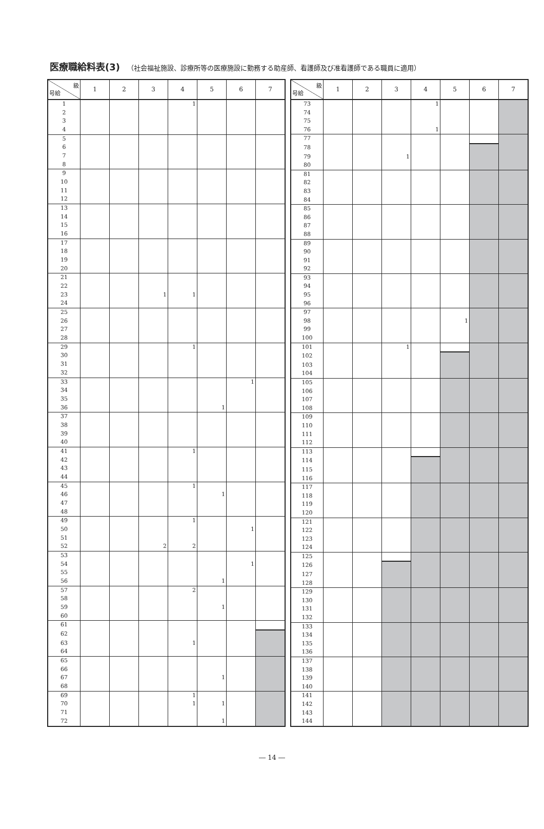医療職給料表(3) （社会福祉施設、診療所等の医療施設に勤務する助産師、看護師及び准看護師である職員に適用）
| 級 号給 | 1 | 2 | 3 | 4 | 5 | 6 | 7 |
| --- | --- | --- | --- | --- | --- | --- | --- |
| 1 | | | | 1 | | | |
| 2 | | | | | | | |
| 3 | | | | | | | |
| 4 | | | | | | | |
| 5 | | | | | | | |
| 6 | | | | | | | |
| 7 | | | | | | | |
| 8 | | | | | | | |
| 9 | | | | | | | |
| 10 | | | | | | | |
| 11 | | | | | | | |
| 12 | | | | | | | |
| 13 | | | | | | | |
| 14 | | | | | | | |
| 15 | | | | | | | |
| 16 | | | | | | | |
| 17 | | | | | | | |
| 18 | | | | | | | |
| 19 | | | | | | | |
| 20 | | | | | | | |
| 21 | | | | | | | |
| 22 | | | | | | | |
| 23 | | | 1 | 1 | | | |
| 24 | | | | | | | |
| 25 | | | | | | | |
| 26 | | | | | | | |
| 27 | | | | | | | |
| 28 | | | | | | | |
| 29 | | | | 1 | | | |
| 30 | | | | | | | |
| 31 | | | | | | | |
| 32 | | | | | | | |
| 33 | | | | | | 1 | |
| 34 | | | | | | | |
| 35 | | | | | | | |
| 36 | | | | | 1 | | |
| 37 | | | | | | | |
| 38 | | | | | | | |
| 39 | | | | | | | |
| 40 | | | | | | | |
| 41 | | | | 1 | | | |
| 42 | | | | | | | |
| 43 | | | | | | | |
| 44 | | | | | | | |
| 45 | | | | 1 | | | |
| 46 | | | | | 1 | | |
| 47 | | | | | | | |
| 48 | | | | | | | |
| 49 | | | | 1 | | | |
| 50 | | | | | | 1 | |
| 51 | | | | | | | |
| 52 | | | 2 | 2 | | | |
| 53 | | | | | | | |
| 54 | | | | | | 1 | |
| 55 | | | | | | | |
| 56 | | | | | 1 | | |
| 57 | | | | 2 | | | |
| 58 | | | | | | | |
| 59 | | | | | 1 | | |
| 60 | | | | | | | |
| 61 | | | | | | | |
| 62 | | | | | | | |
| 63 | | | | 1 | | | |
| 64 | | | | | | | |
| 65 | | | | | | | |
| 66 | | | | | | | |
| 67 | | | | | 1 | | |
| 68 | | | | | | | |
| 69 | | | | 1 | | | |
| 70 | | | | 1 | 1 | | |
| 71 | | | | | | | |
| 72 | | | | | 1 | | |
| 級 号給 | 1 | 2 | 3 | 4 | 5 | 6 | 7 |
| --- | --- | --- | --- | --- | --- | --- | --- |
| 73 | | | | 1 | | | |
| 74 | | | | | | | |
| 75 | | | | | | | |
| 76 | | | | 1 | | | |
| 77 | | | | | | | |
| 78 | | | | | | | |
| 79 | | | 1 | | | | |
| 80 | | | | | | | |
| 81 | | | | | | | |
| 82 | | | | | | | |
| 83 | | | | | | | |
| 84 | | | | | | | |
| 85 | | | | | | | |
| 86 | | | | | | | |
| 87 | | | | | | | |
| 88 | | | | | | | |
| 89 | | | | | | | |
| 90 | | | | | | | |
| 91 | | | | | | | |
| 92 | | | | | | | |
| 93 | | | | | | | |
| 94 | | | | | | | |
| 95 | | | | | | | |
| 96 | | | | | | | |
| 97 | | | | | | | |
| 98 | | | | | 1 | | |
| 99 | | | | | | | |
| 100 | | | | | | | |
| 101 | | | 1 | | | | |
| 102 | | | | | | | |
| 103 | | | | | | | |
| 104 | | | | | | | |
| 105 | | | | | | | |
| 106 | | | | | | | |
| 107 | | | | | | | |
| 108 | | | | | | | |
| 109 | | | | | | | |
| 110 | | | | | | | |
| 111 | | | | | | | |
| 112 | | | | | | | |
| 113 | | | | | | | |
| 114 | | | | | | | |
| 115 | | | | | | | |
| 116 | | | | | | | |
| 117 | | | | | | | |
| 118 | | | | | | | |
| 119 | | | | | | | |
| 120 | | | | | | | |
| 121 | | | | | | | |
| 122 | | | | | | | |
| 123 | | | | | | | |
| 124 | | | | | | | |
| 125 | | | | | | | |
| 126 | | | | | | | |
| 127 | | | | | | | |
| 128 | | | | | | | |
| 129 | | | | | | | |
| 130 | | | | | | | |
| 131 | | | | | | | |
| 132 | | | | | | | |
| 133 | | | | | | | |
| 134 | | | | | | | |
| 135 | | | | | | | |
| 136 | | | | | | | |
| 137 | | | | | | | |
| 138 | | | | | | | |
| 139 | | | | | | | |
| 140 | | | | | | | |
| 141 | | | | | | | |
| 142 | | | | | | | |
| 143 | | | | | | | |
| 144 | | | | | | | |
― 14 ―